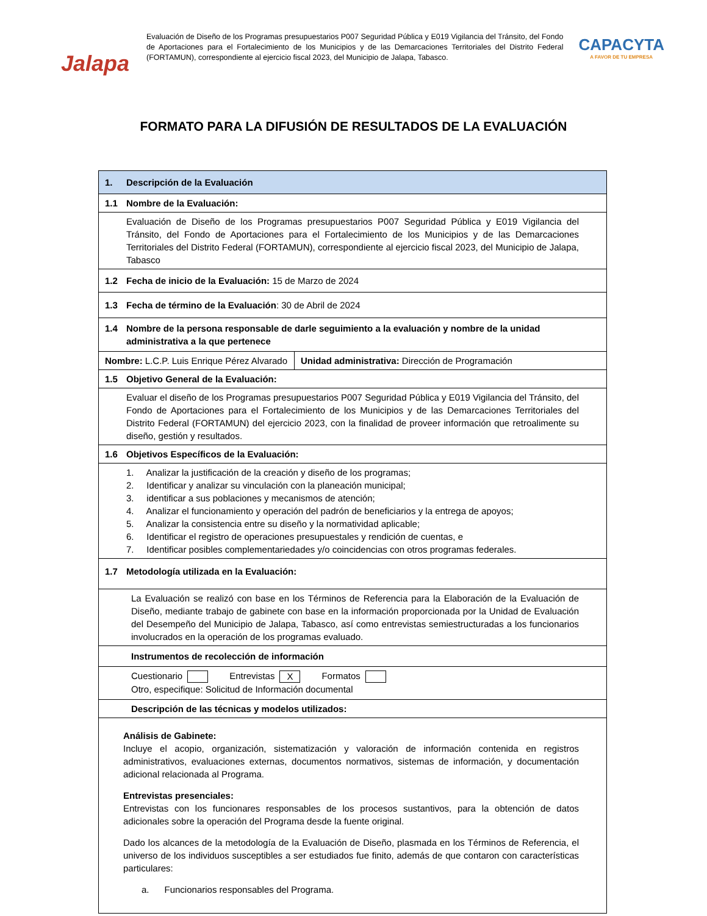Jalapa
Evaluación de Diseño de los Programas presupuestarios P007 Seguridad Pública y E019 Vigilancia del Tránsito, del Fondo de Aportaciones para el Fortalecimiento de los Municipios y de las Demarcaciones Territoriales del Distrito Federal (FORTAMUN), correspondiente al ejercicio fiscal 2023, del Municipio de Jalapa, Tabasco.
CAPACYTA
A FAVOR DE TU EMPRESA
FORMATO PARA LA DIFUSIÓN DE RESULTADOS DE LA EVALUACIÓN
| 1. Descripción de la Evaluación | |
| 1.1 Nombre de la Evaluación: | |
| Evaluación de Diseño de los Programas presupuestarios P007 Seguridad Pública y E019 Vigilancia del Tránsito, del Fondo de Aportaciones para el Fortalecimiento de los Municipios y de las Demarcaciones Territoriales del Distrito Federal (FORTAMUN), correspondiente al ejercicio fiscal 2023, del Municipio de Jalapa, Tabasco | |
| 1.2 Fecha de inicio de la Evaluación: 15 de Marzo de 2024 | |
| 1.3 Fecha de término de la Evaluación : 30 de Abril de 2024 | |
| 1.4 Nombre de la persona responsable de darle seguimiento a la evaluación y nombre de la unidad administrativa a la que pertenece | |
| Nombre: L.C.P. Luis Enrique Pérez Alvarado | Unidad administrativa: Dirección de Programación |
| 1.5 Objetivo General de la Evaluación: | |
| Evaluar el diseño de los Programas presupuestarios P007 Seguridad Pública y E019 Vigilancia del Tránsito, del Fondo de Aportaciones para el Fortalecimiento de los Municipios y de las Demarcaciones Territoriales del Distrito Federal (FORTAMUN) del ejercicio 2023, con la finalidad de proveer información que retroalimente su diseño, gestión y resultados. | |
| 1.6 Objetivos Específicos de la Evaluación: | |
| 1. Analizar la justificación de la creación y diseño de los programas; 2. Identificar y analizar su vinculación con la planeación municipal; 3. identificar a sus poblaciones y mecanismos de atención; 4. Analizar el funcionamiento y operación del padrón de beneficiarios y la entrega de apoyos; 5. Analizar la consistencia entre su diseño y la normatividad aplicable; 6. Identificar el registro de operaciones presupuestales y rendición de cuentas, e 7. Identificar posibles complementariedades y/o coincidencias con otros programas federales. | |
| 1.7 Metodología utilizada en la Evaluación: | |
| La Evaluación se realizó con base en los Términos de Referencia para la Elaboración de la Evaluación de Diseño, mediante trabajo de gabinete con base en la información proporcionada por la Unidad de Evaluación del Desempeño del Municipio de Jalapa, Tabasco, así como entrevistas semiestructuradas a los funcionarios involucrados en la operación de los programas evaluado. | |
| Instrumentos de recolección de información | |
| Cuestionario Entrevistas X Formatos Otro, especifique: Solicitud de Información documental | |
| Descripción de las técnicas y modelos utilizados: | |
| Análisis de Gabinete: Incluye el acopio, organización, sistematización y valoración de información contenida en registros administrativos, evaluaciones externas, documentos normativos, sistemas de información, y documentación adicional relacionada al Programa. Entrevistas presenciales: Entrevistas con los funcionares responsables de los procesos sustantivos, para la obtención de datos adicionales sobre la operación del Programa desde la fuente original. Dado los alcances de la metodología de la Evaluación de Diseño, plasmada en los Términos de Referencia, el universo de los individuos susceptibles a ser estudiados fue finito, además de que contaron con características particulares: a. Funcionarios responsables del Programa. | |